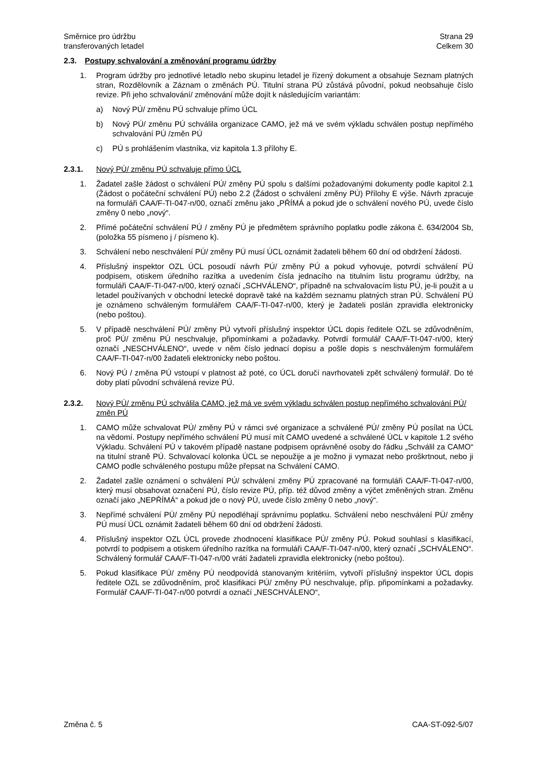Směrnice pro údržbu
transferovaných letadel
Strana 29
Celkem 30
2.3. Postupy schvalování a změnování programu údržby
1. Program údržby pro jednotlivé letadlo nebo skupinu letadel je řízený dokument a obsahuje Seznam platných stran, Rozdělovník a Záznam o změnách PÚ. Titulní strana PÚ zůstává původní, pokud neobsahuje číslo revize. Při jeho schvalování/ změnování může dojít k následujícím variantám:
a) Nový PÚ/ změnu PÚ schvaluje přímo ÚCL
b) Nový PÚ/ změnu PÚ schválila organizace CAMO, jež má ve svém výkladu schválen postup nepřímého schvalování PÚ /změn PÚ
c) PÚ s prohlášením vlastníka, viz kapitola 1.3 přílohy E.
2.3.1. Nový PÚ/ změnu PÚ schvaluje přímo ÚCL
1. Žadatel zašle žádost o schválení PÚ/ změny PÚ spolu s dalšími požadovanými dokumenty podle kapitol 2.1 (Žádost o počáteční schválení PÚ) nebo 2.2 (Žádost o schválení změny PÚ) Přílohy E výše. Návrh zpracuje na formuláři CAA/F-TI-047-n/00, označí změnu jako „PŘÍMÁ a pokud jde o schválení nového PÚ, uvede číslo změny 0 nebo „nový“.
2. Přímé počáteční schválení PÚ / změny PÚ je předmětem správního poplatku podle zákona č. 634/2004 Sb, (položka 55 písmeno j / písmeno k).
3. Schválení nebo neschválení PÚ/ změny PÚ musí ÚCL oznámit žadateli během 60 dní od obdržení žádosti.
4. Příslušný inspektor OZL ÚCL posoudí návrh PÚ/ změny PÚ a pokud vyhovuje, potvrdí schválení PÚ podpisem, otiskem úředního razítka a uvedením čísla jednacího na titulním listu programu údržby, na formuláři CAA/F-TI-047-n/00, který označí „SCHVÁLENO“, případně na schvalovacím listu PÚ, je-li použit a u letadel používaných v obchodní letecké dopravě také na každém seznamu platných stran PÚ. Schválení PÚ je oznámeno schváleným formulářem CAA/F-TI-047-n/00, který je žadateli poslán zpravidla elektronicky (nebo poštou).
5. V případě neschválení PÚ/ změny PÚ vytvoří příslušný inspektor ÚCL dopis ředitele OZL se zdůvodněním, proč PÚ/ změnu PÚ neschvaluje, připomínkami a požadavky. Potvrdí formulář CAA/F-TI-047-n/00, který označí „NESCHVÁLENO“, uvede v něm číslo jednací dopisu a pošle dopis s neschváleným formulářem CAA/F-TI-047-n/00 žadateli elektronicky nebo poštou.
6. Nový PÚ / změna PÚ vstoupí v platnost až poté, co ÚCL doručí navrhovateli zpět schválený formulář. Do té doby platí původní schválená revize PÚ.
2.3.2. Nový PÚ/ změnu PÚ schválila CAMO, jež má ve svém výkladu schválen postup nepřímého schvalování PÚ/ změn PÚ
1. CAMO může schvalovat PÚ/ změny PÚ v rámci své organizace a schválené PÚ/ změny PÚ posílat na ÚCL na vědomí. Postupy nepřímého schválení PÚ musí mít CAMO uvedené a schválené ÚCL v kapitole 1.2 svého Výkladu. Schválení PÚ v takovém případě nastane podpisem oprávněné osoby do řádku „Schválil za CAMO“ na titulní straně PÚ. Schvalovací kolonka ÚCL se nepoužije a je možno ji vymazat nebo proškrtnout, nebo ji CAMO podle schváleného postupu může přepsat na Schválení CAMO.
2. Žadatel zašle oznámení o schválení PÚ/ schválení změny PÚ zpracované na formuláři CAA/F-TI-047-n/00, který musí obsahovat označení PÚ, číslo revize PÚ, příp. též důvod změny a výčet změněných stran. Změnu označí jako „NEPŘÍMÁ“ a pokud jde o nový PÚ, uvede číslo změny 0 nebo „nový“.
3. Nepřímé schválení PÚ/ změny PÚ nepodléhají správnímu poplatku. Schválení nebo neschválení PÚ/ změny PÚ musí ÚCL oznámit žadateli během 60 dní od obdržení žádosti.
4. Příslušný inspektor OZL ÚCL provede zhodnocení klasifikace PÚ/ změny PÚ. Pokud souhlasí s klasifikací, potvrdí to podpisem a otiskem úředního razítka na formuláři CAA/F-TI-047-n/00, který označí „SCHVÁLENO“. Schválený formulář CAA/F-TI-047-n/00 vrátí žadateli zpravidla elektronicky (nebo poštou).
5. Pokud klasifikace PÚ/ změny PÚ neodpovídá stanovaným kritériím, vytvoří příslušný inspektor ÚCL dopis ředitele OZL se zdůvodněním, proč klasifikaci PÚ/ změny PÚ neschvaluje, příp. připomínkami a požadavky. Formulář CAA/F-TI-047-n/00 potvrdí a označí „NESCHVÁLENO“,
Změna č. 5 CAA-ST-092-5/07